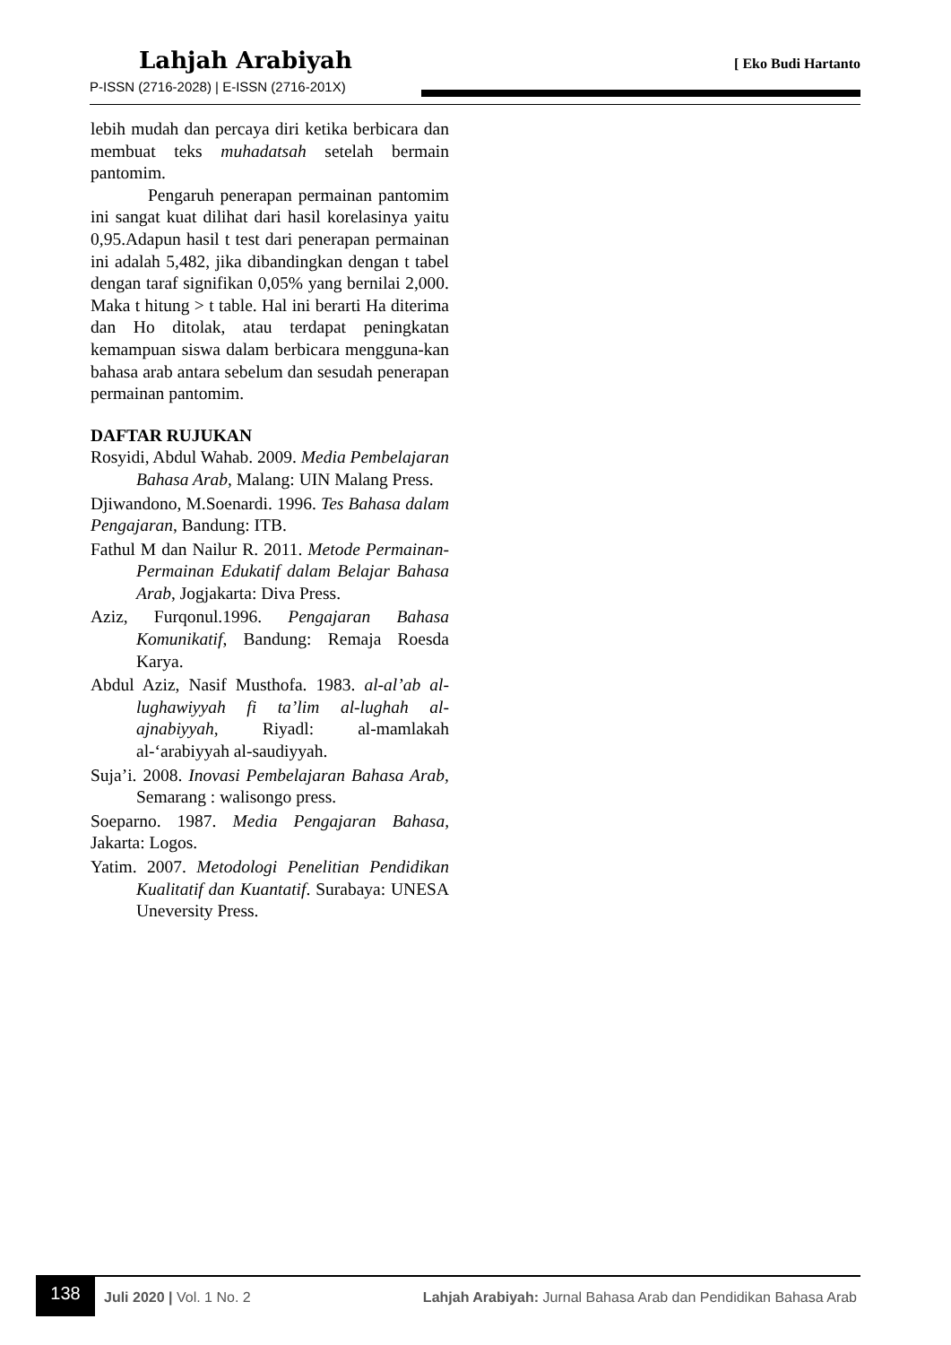Lahjah Arabiyah
P-ISSN (2716-2028) | E-ISSN (2716-201X)
[ Eko Budi Hartanto
lebih mudah dan percaya diri ketika berbicara dan membuat teks muhadatsah setelah bermain pantomim.
Pengaruh penerapan permainan pantomim ini sangat kuat dilihat dari hasil korelasinya yaitu 0,95.Adapun hasil t test dari penerapan permainan ini adalah 5,482, jika dibandingkan dengan t tabel dengan taraf signifikan 0,05% yang bernilai 2,000. Maka t hitung > t table. Hal ini berarti Ha diterima dan Ho ditolak, atau terdapat peningkatan kemampuan siswa dalam berbicara mengguna-kan bahasa arab antara sebelum dan sesudah penerapan permainan pantomim.
DAFTAR RUJUKAN
Rosyidi, Abdul Wahab. 2009. Media Pembelajaran Bahasa Arab, Malang: UIN Malang Press.
Djiwandono, M.Soenardi. 1996. Tes Bahasa dalam Pengajaran, Bandung: ITB.
Fathul M dan Nailur R. 2011. Metode Permainan-Permainan Edukatif dalam Belajar Bahasa Arab, Jogjakarta: Diva Press.
Aziz, Furqonul.1996. Pengajaran Bahasa Komunikatif, Bandung: Remaja Roesda Karya.
Abdul Aziz, Nasif Musthofa. 1983. al-al’ab al-lughawiyyah fi ta’lim al-lughah al-ajnabiyyah, Riyadl: al-mamlakah al-‘arabiyyah al-saudiyyah.
Suja’i. 2008. Inovasi Pembelajaran Bahasa Arab, Semarang : walisongo press.
Soeparno. 1987. Media Pengajaran Bahasa, Jakarta: Logos.
Yatim. 2007. Metodologi Penelitian Pendidikan Kualitatif dan Kuantatif. Surabaya: UNESA Uneversity Press.
138
Juli 2020 | Vol. 1 No. 2 Lahjah Arabiyah: Jurnal Bahasa Arab dan Pendidikan Bahasa Arab